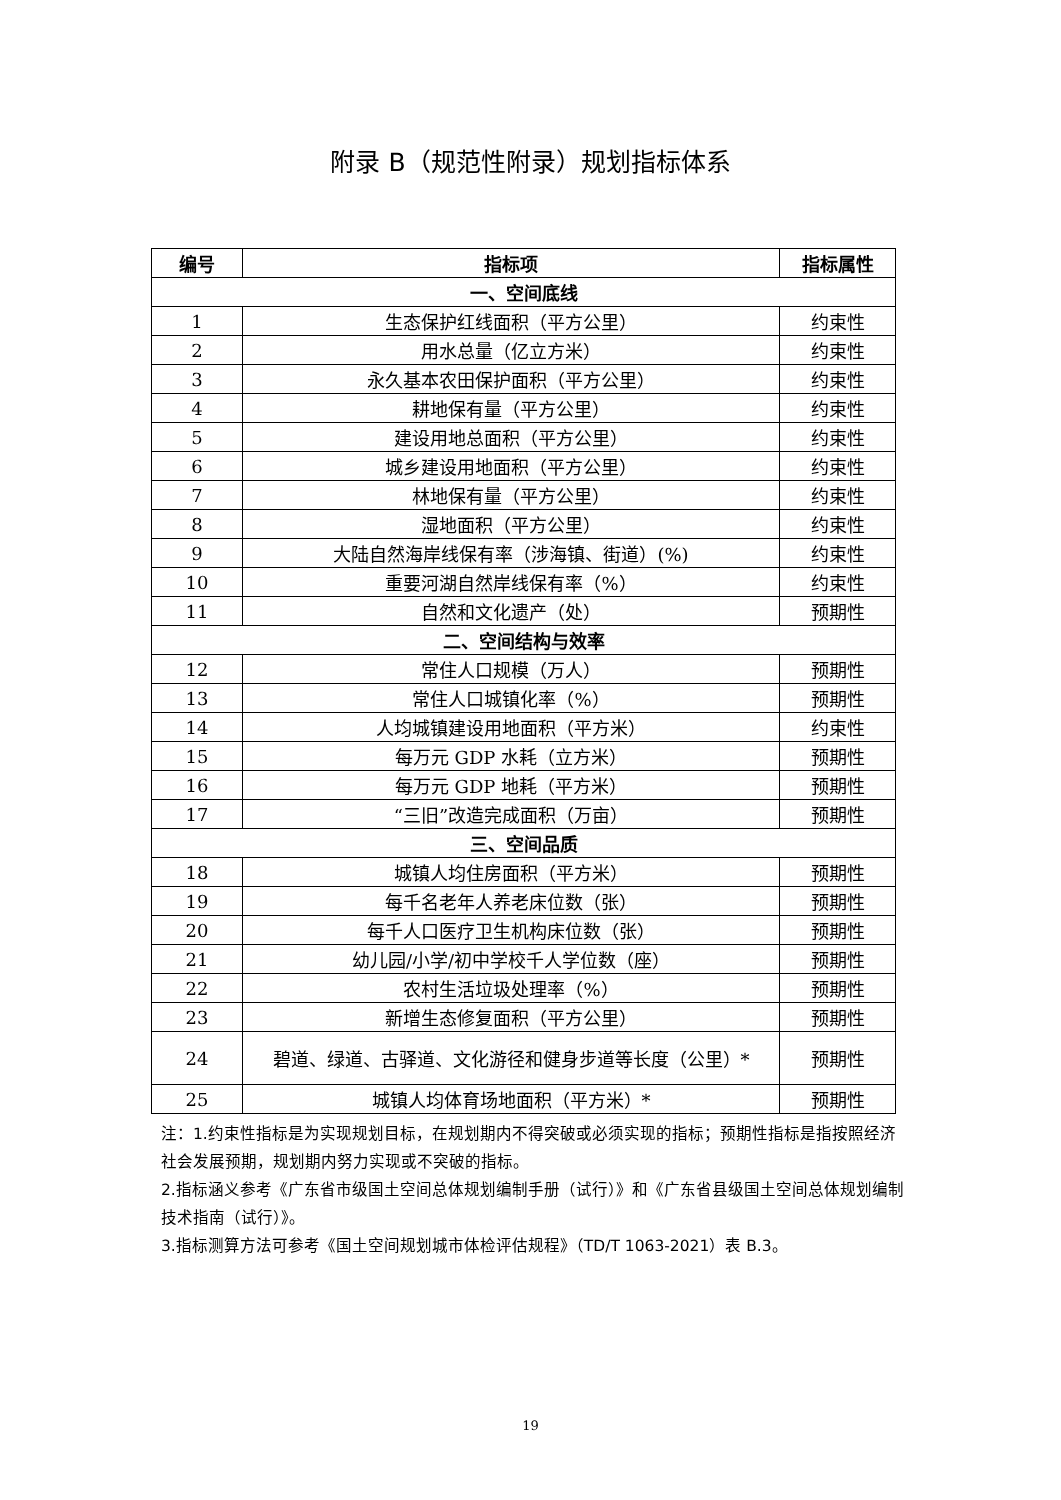附录 B（规范性附录）规划指标体系
| 编号 | 指标项 | 指标属性 |
| --- | --- | --- |
| 一、空间底线 | | |
| 1 | 生态保护红线面积（平方公里） | 约束性 |
| 2 | 用水总量（亿立方米） | 约束性 |
| 3 | 永久基本农田保护面积（平方公里） | 约束性 |
| 4 | 耕地保有量（平方公里） | 约束性 |
| 5 | 建设用地总面积（平方公里） | 约束性 |
| 6 | 城乡建设用地面积（平方公里） | 约束性 |
| 7 | 林地保有量（平方公里） | 约束性 |
| 8 | 湿地面积（平方公里） | 约束性 |
| 9 | 大陆自然海岸线保有率（涉海镇、街道）(%) | 约束性 |
| 10 | 重要河湖自然岸线保有率（%） | 约束性 |
| 11 | 自然和文化遗产（处） | 预期性 |
| 二、空间结构与效率 | | |
| 12 | 常住人口规模（万人） | 预期性 |
| 13 | 常住人口城镇化率（%） | 预期性 |
| 14 | 人均城镇建设用地面积（平方米） | 约束性 |
| 15 | 每万元 GDP 水耗（立方米） | 预期性 |
| 16 | 每万元 GDP 地耗（平方米） | 预期性 |
| 17 | “三旧”改造完成面积（万亩） | 预期性 |
| 三、空间品质 | | |
| 18 | 城镇人均住房面积（平方米） | 预期性 |
| 19 | 每千名老年人养老床位数（张） | 预期性 |
| 20 | 每千人口医疗卫生机构床位数（张） | 预期性 |
| 21 | 幼儿园/小学/初中学校千人学位数（座） | 预期性 |
| 22 | 农村生活垃圾处理率（%） | 预期性 |
| 23 | 新增生态修复面积（平方公里） | 预期性 |
| 24 | 碧道、绿道、古驿道、文化游径和健身步道等长度（公里）* | 预期性 |
| 25 | 城镇人均体育场地面积（平方米）* | 预期性 |
注：1.约束性指标是为实现规划目标，在规划期内不得突破或必须实现的指标；预期性指标是指按照经济社会发展预期，规划期内努力实现或不突破的指标。
2.指标涵义参考《广东省市级国土空间总体规划编制手册（试行）》和《广东省县级国土空间总体规划编制技术指南（试行）》。
3.指标测算方法可参考《国土空间规划城市体检评估规程》（TD/T 1063-2021）表 B.3。
19